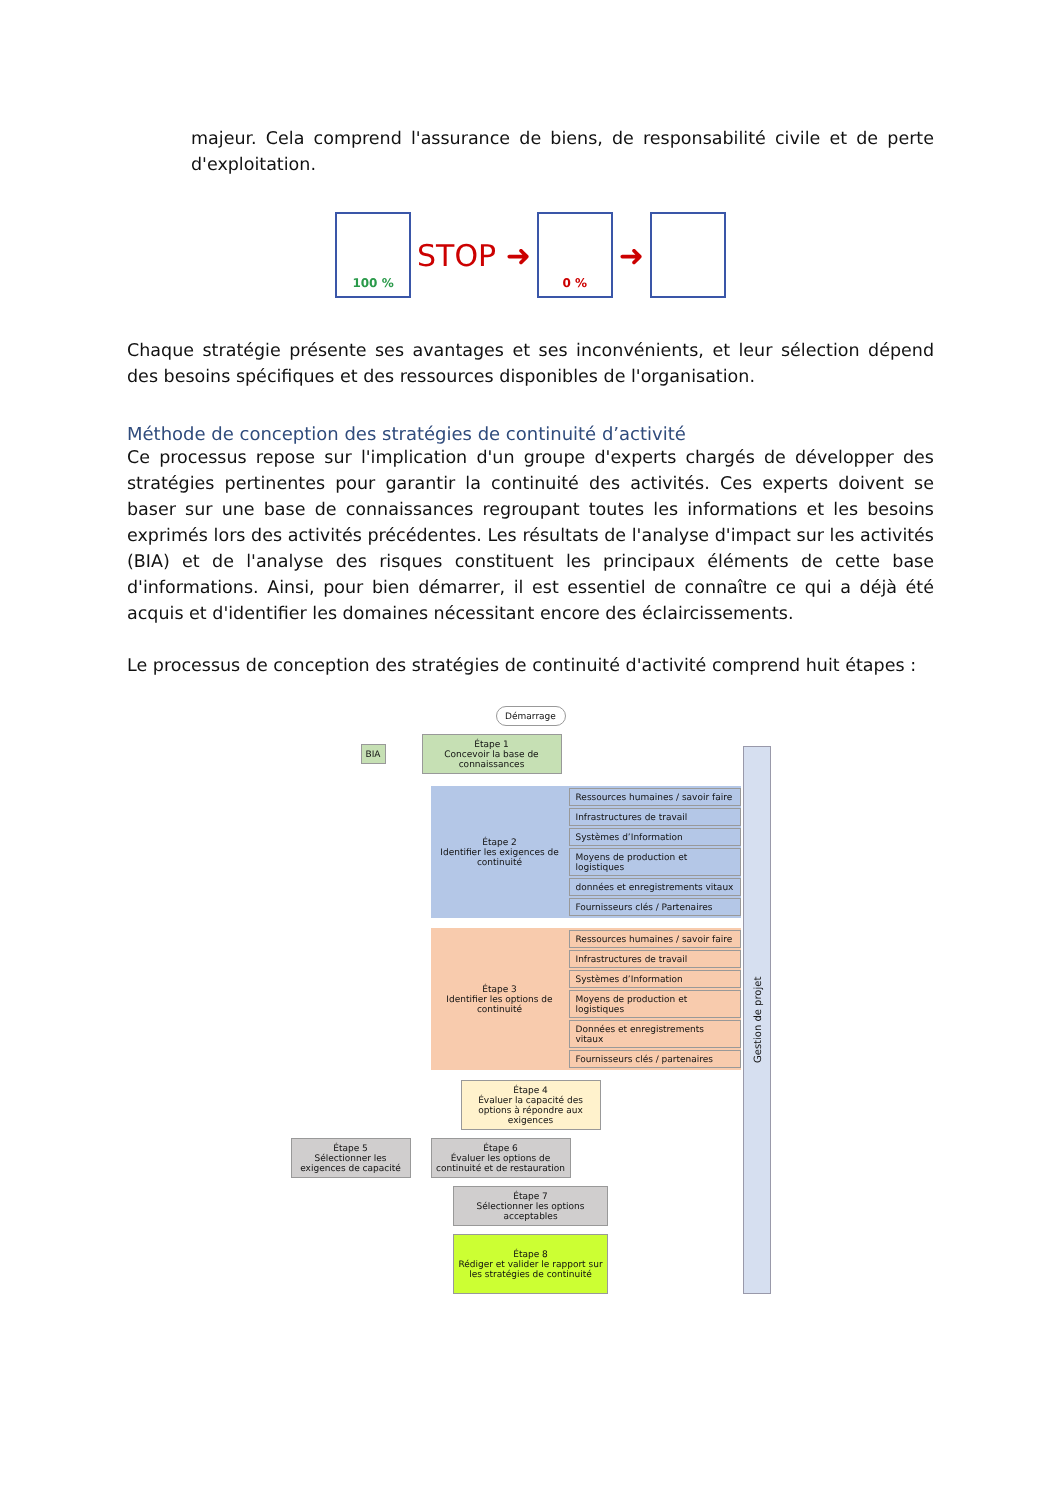majeur. Cela comprend l'assurance de biens, de responsabilité civile et de perte d'exploitation.
100 %
STOP ➜
0 %
➜
Chaque stratégie présente ses avantages et ses inconvénients, et leur sélection dépend des besoins spécifiques et des ressources disponibles de l'organisation.
Méthode de conception des stratégies de continuité d’activité
Ce processus repose sur l'implication d'un groupe d'experts chargés de développer des stratégies pertinentes pour garantir la continuité des activités. Ces experts doivent se baser sur une base de connaissances regroupant toutes les informations et les besoins exprimés lors des activités précédentes. Les résultats de l'analyse d'impact sur les activités (BIA) et de l'analyse des risques constituent les principaux éléments de cette base d'informations. Ainsi, pour bien démarrer, il est essentiel de connaître ce qui a déjà été acquis et d'identifier les domaines nécessitant encore des éclaircissements.
Le processus de conception des stratégies de continuité d'activité comprend huit étapes :
Démarrage
BIA
Étape 1
Concevoir la base de connaissances
Étape 2
Identifier les exigences de continuité
Ressources humaines / savoir faire
Infrastructures de travail
Systèmes d’Information
Moyens de production et logistiques
données et enregistrements vitaux
Fournisseurs clés / Partenaires
Étape 3
Identifier les options de continuité
Ressources humaines / savoir faire
Infrastructures de travail
Systèmes d’Information
Moyens de production et logistiques
Données et enregistrements vitaux
Fournisseurs clés / partenaires
Étape 4
Évaluer la capacité des options à répondre aux exigences
Étape 5
Sélectionner les exigences de capacité
Étape 6
Évaluer les options de continuité et de restauration
Étape 7
Sélectionner les options acceptables
Étape 8
Rédiger et valider le rapport sur les stratégies de continuité
Gestion de projet